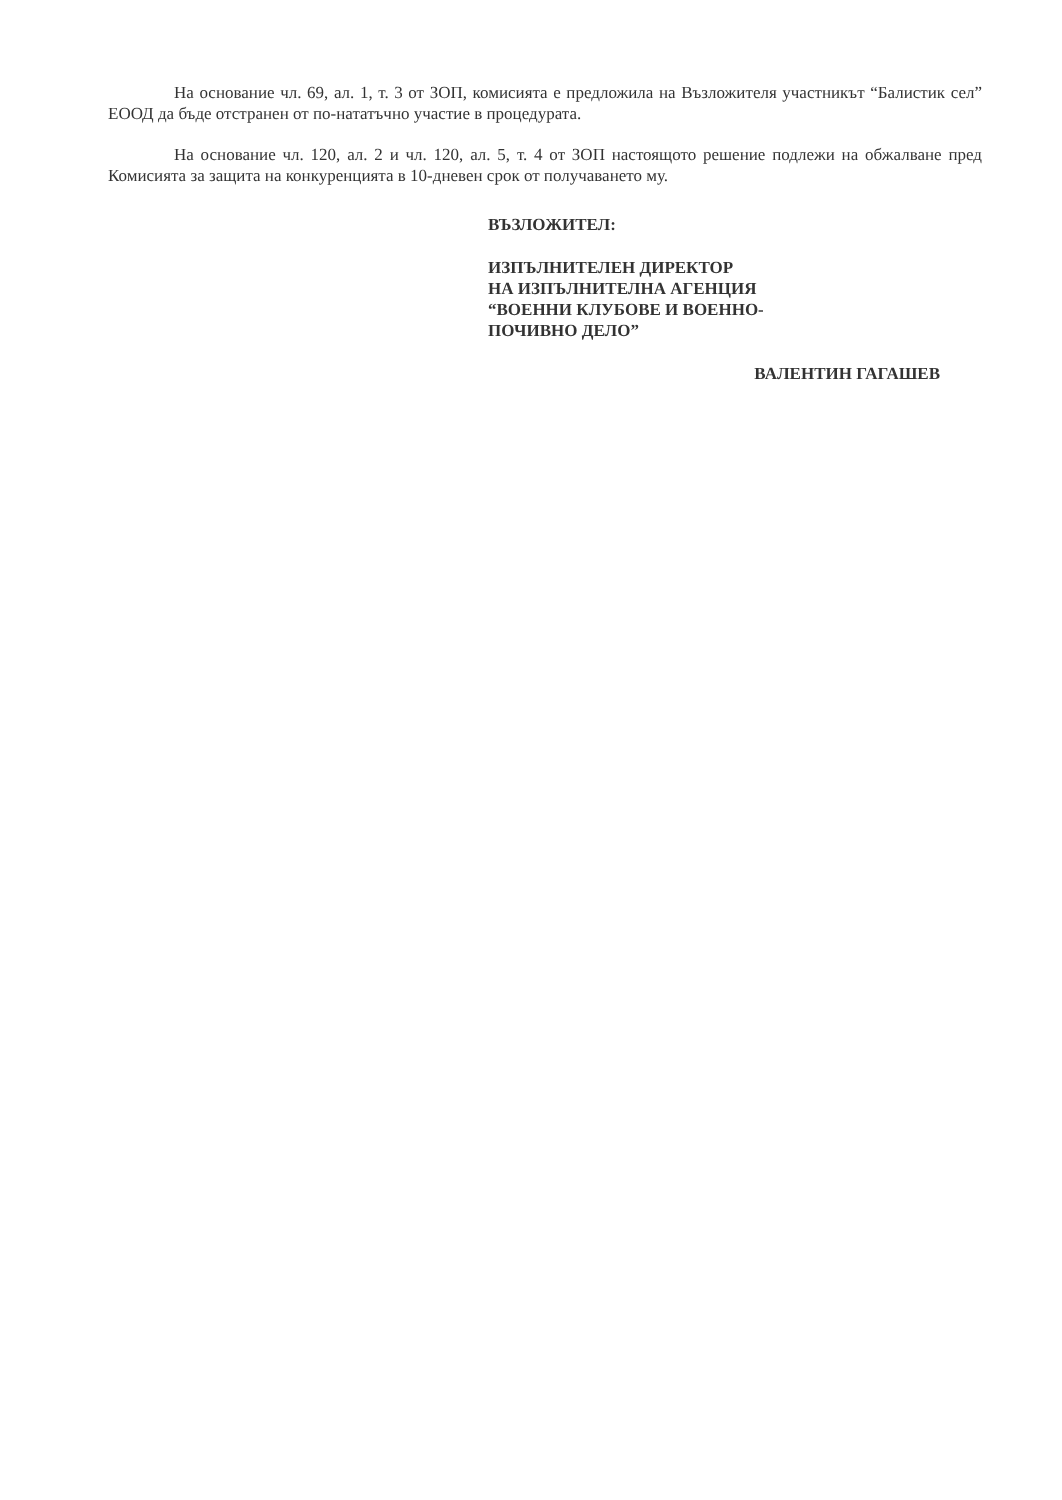На основание чл. 69, ал. 1, т. 3 от ЗОП, комисията е предложила на Възложителя участникът “Балистик сел” ЕООД да бъде отстранен от по-нататъчно участие в процедурата.
На основание чл. 120, ал. 2 и чл. 120, ал. 5, т. 4 от ЗОП настоящото решение подлежи на обжалване пред Комисията за защита на конкуренцията в 10-дневен срок от получаването му.
ВЪЗЛОЖИТЕЛ:
ИЗПЪЛНИТЕЛЕН ДИРЕКТОР
НА ИЗПЪЛНИТЕЛНА АГЕНЦИЯ
“ВОЕННИ КЛУБОВЕ И ВОЕННО-
ПОЧИВНО ДЕЛО”
ВАЛЕНТИН ГАГАШЕВ